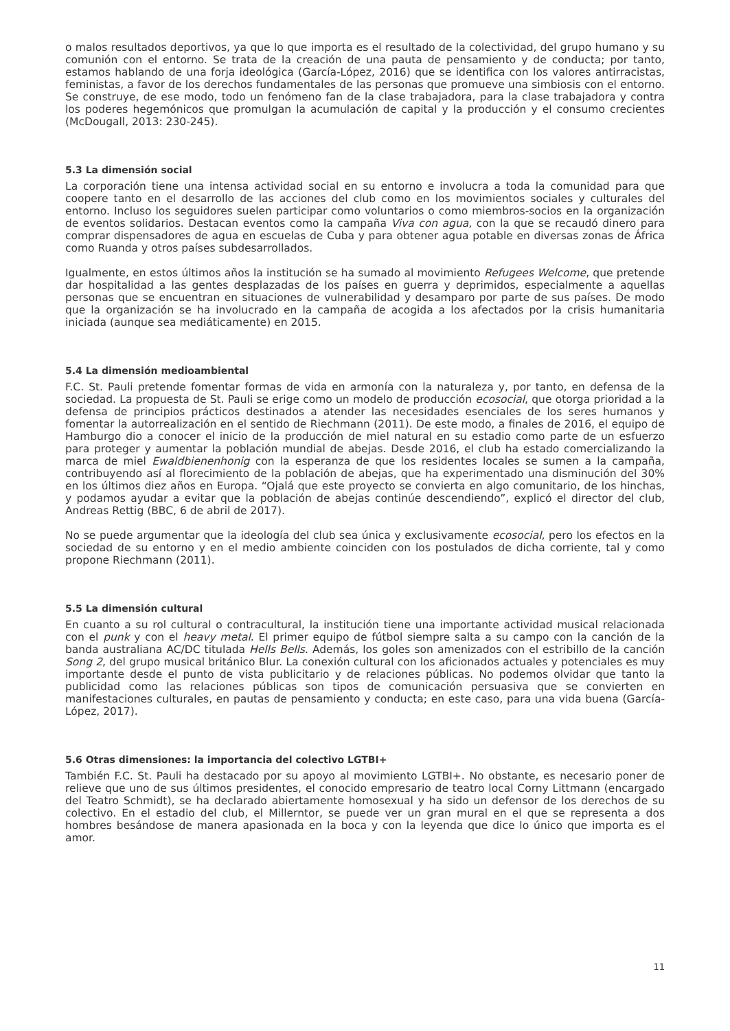o malos resultados deportivos, ya que lo que importa es el resultado de la colectividad, del grupo humano y su comunión con el entorno. Se trata de la creación de una pauta de pensamiento y de conducta; por tanto, estamos hablando de una forja ideológica (García-López, 2016) que se identifica con los valores antirracistas, feministas, a favor de los derechos fundamentales de las personas que promueve una simbiosis con el entorno. Se construye, de ese modo, todo un fenómeno fan de la clase trabajadora, para la clase trabajadora y contra los poderes hegemónicos que promulgan la acumulación de capital y la producción y el consumo crecientes (McDougall, 2013: 230-245).
5.3 La dimensión social
La corporación tiene una intensa actividad social en su entorno e involucra a toda la comunidad para que coopere tanto en el desarrollo de las acciones del club como en los movimientos sociales y culturales del entorno. Incluso los seguidores suelen participar como voluntarios o como miembros-socios en la organización de eventos solidarios. Destacan eventos como la campaña Viva con agua, con la que se recaudó dinero para comprar dispensadores de agua en escuelas de Cuba y para obtener agua potable en diversas zonas de África como Ruanda y otros países subdesarrollados.
Igualmente, en estos últimos años la institución se ha sumado al movimiento Refugees Welcome, que pretende dar hospitalidad a las gentes desplazadas de los países en guerra y deprimidos, especialmente a aquellas personas que se encuentran en situaciones de vulnerabilidad y desamparo por parte de sus países. De modo que la organización se ha involucrado en la campaña de acogida a los afectados por la crisis humanitaria iniciada (aunque sea mediáticamente) en 2015.
5.4 La dimensión medioambiental
F.C. St. Pauli pretende fomentar formas de vida en armonía con la naturaleza y, por tanto, en defensa de la sociedad. La propuesta de St. Pauli se erige como un modelo de producción ecosocial, que otorga prioridad a la defensa de principios prácticos destinados a atender las necesidades esenciales de los seres humanos y fomentar la autorrealización en el sentido de Riechmann (2011). De este modo, a finales de 2016, el equipo de Hamburgo dio a conocer el inicio de la producción de miel natural en su estadio como parte de un esfuerzo para proteger y aumentar la población mundial de abejas. Desde 2016, el club ha estado comercializando la marca de miel Ewaldbienenhonig con la esperanza de que los residentes locales se sumen a la campaña, contribuyendo así al florecimiento de la población de abejas, que ha experimentado una disminución del 30% en los últimos diez años en Europa. “Ojalá que este proyecto se convierta en algo comunitario, de los hinchas, y podamos ayudar a evitar que la población de abejas continúe descendiendo”, explicó el director del club, Andreas Rettig (BBC, 6 de abril de 2017).
No se puede argumentar que la ideología del club sea única y exclusivamente ecosocial, pero los efectos en la sociedad de su entorno y en el medio ambiente coinciden con los postulados de dicha corriente, tal y como propone Riechmann (2011).
5.5 La dimensión cultural
En cuanto a su rol cultural o contracultural, la institución tiene una importante actividad musical relacionada con el punk y con el heavy metal. El primer equipo de fútbol siempre salta a su campo con la canción de la banda australiana AC/DC titulada Hells Bells. Además, los goles son amenizados con el estribillo de la canción Song 2, del grupo musical británico Blur. La conexión cultural con los aficionados actuales y potenciales es muy importante desde el punto de vista publicitario y de relaciones públicas. No podemos olvidar que tanto la publicidad como las relaciones públicas son tipos de comunicación persuasiva que se convierten en manifestaciones culturales, en pautas de pensamiento y conducta; en este caso, para una vida buena (García-López, 2017).
5.6 Otras dimensiones: la importancia del colectivo LGTBI+
También F.C. St. Pauli ha destacado por su apoyo al movimiento LGTBI+. No obstante, es necesario poner de relieve que uno de sus últimos presidentes, el conocido empresario de teatro local Corny Littmann (encargado del Teatro Schmidt), se ha declarado abiertamente homosexual y ha sido un defensor de los derechos de su colectivo. En el estadio del club, el Millerntor, se puede ver un gran mural en el que se representa a dos hombres besándose de manera apasionada en la boca y con la leyenda que dice lo único que importa es el amor.
11